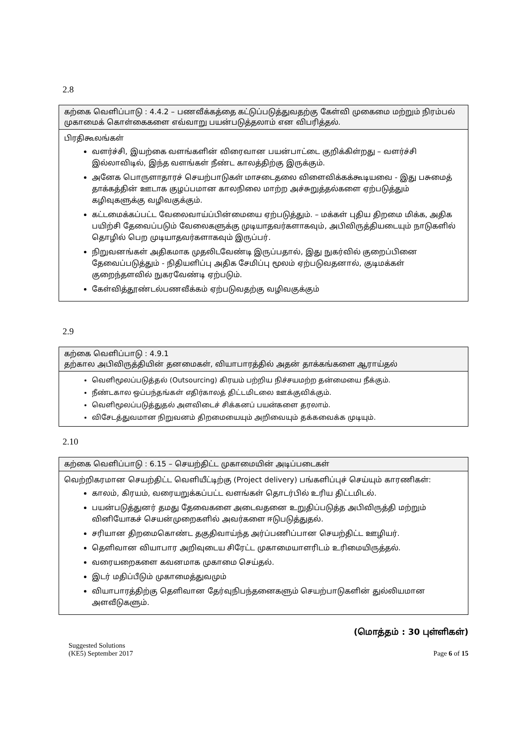2.8
கற்கை வெளிப்பாடு : 4.4.2 – பணவீக்கத்தை கட்டுப்படுத்துவதற்கு கேள்வி முகைமை மற்றும் நிரம்பல் முகாமைக் கொள்கைகளை எவ்வாறு பயன்படுத்தலாம் என விபரித்தல்.
பிரதிகூலங்கள்
வளர்ச்சி, இயற்கை வளங்களின் விரைவான பயன்பாட்டை குறிக்கிள்றது – வளர்ச்சி இல்லாவிடில், இந்த வளங்கள் நீண்ட காலத்திற்கு இருக்கும்.
அனேக பொருளாதாரச் செயற்பாடுகள் மாசடைதலை விளைவிக்கக்கூடியவை - இது பசுமைத் தாக்கத்தின் ஊடாக குழப்பமான காலநிலை மாற்ற அச்சுறுத்தல்களை ஏற்படுத்தும் கழிவுகளுக்கு வழிவகுக்கும்.
கட்டமைக்கப்பட்ட வேலைவாய்ப்பின்மையை ஏற்படுத்தும். – மக்கள் புதிய திறமை மிக்க, அதிக பயிற்சி தேவைப்படும் வேலைகளுக்கு முடியாதவர்களாகவும், அபிவிருத்தியடையும் நாடுகளில் தொழில் பெற முடியாதவர்களாகவும் இருப்பர்.
நிறுவனங்கள் அதிகமாக முதலிடவேண்டி இருப்பதால், இது நுகர்வில் குறைப்பினை தேவைப்படுத்தும் - நிதியளிப்பு அதிக சேமிப்பு மூலம் ஏற்படுவதனால், குடிமக்கள் குறைந்தளவில் நுகரவேண்டி ஏற்படும்.
கேள்வித்தூண்டல்பணவீக்கம் ஏற்படுவதற்கு வழிவகுக்கும்
2.9
கற்கை வெளிப்பாடு : 4.9.1
தற்கால அபிவிருத்தியின் தனமைகள், வியாபாரத்தில் அதன் தாக்கங்களை ஆராய்தல்
வெளிமூலப்படுத்தல் (Outsourcing) கிரயம் பற்றிய நிச்சயமற்ற தன்மையை நீக்கும்.
நீண்டகால ஒப்பந்தங்கள் எதிர்காலத் திட்டமிடலை ஊக்குவிக்கும்.
வெளிமூலப்படுத்துதல் அளவிடைச் சிக்கனப் பயன்களை தரலாம்.
விசேடத்துவமான நிறுவனம் திறமையையும் அறிவையும் தக்கவைக்க முடியும்.
2.10
கற்கை வெளிப்பாடு : 6.15 – செயற்திட்ட முகாமையின் அடிப்படைகள்
வெற்றிகரமான செயற்திட்ட வெளியீட்டிற்கு (Project delivery) பங்களிப்புச் செய்யும் காரணிகள்:
காலம், கிரயம், வரையறுக்கப்பட்ட வளங்கள் தொடர்பில் உரிய திட்டமிடல்.
பயன்படுத்துனர் தமது தேவைகளை அடைவதனை உறுதிப்படுத்த அபிவிருத்தி மற்றும் வினியோகச் செயன்முறைகளில் அவர்களை ஈடுபடுத்துதல்.
சரியான திறமைகொண்ட தகுதிவாய்ந்த அர்ப்பணிப்பான செயற்திட்ட ஊழியர்.
தெளிவான வியாபார அறிவுடைய சிரேட்ட முகாமையாளரிடம் உரிமையிருத்தல்.
வரையறைகளை கவனமாக முகாமை செய்தல்.
இடர் மதிப்பீடும் முகாமைத்துவமும்
வியாபாரத்திற்கு தெளிவான தேர்வுநிபந்தனைகளும் செயற்பாடுகளின் துல்லியமான அளவீடுகளும்.
(மொத்தம் : 30 புள்ளிகள்)
Suggested Solutions
(KE5) September 2017
Page 6 of 15